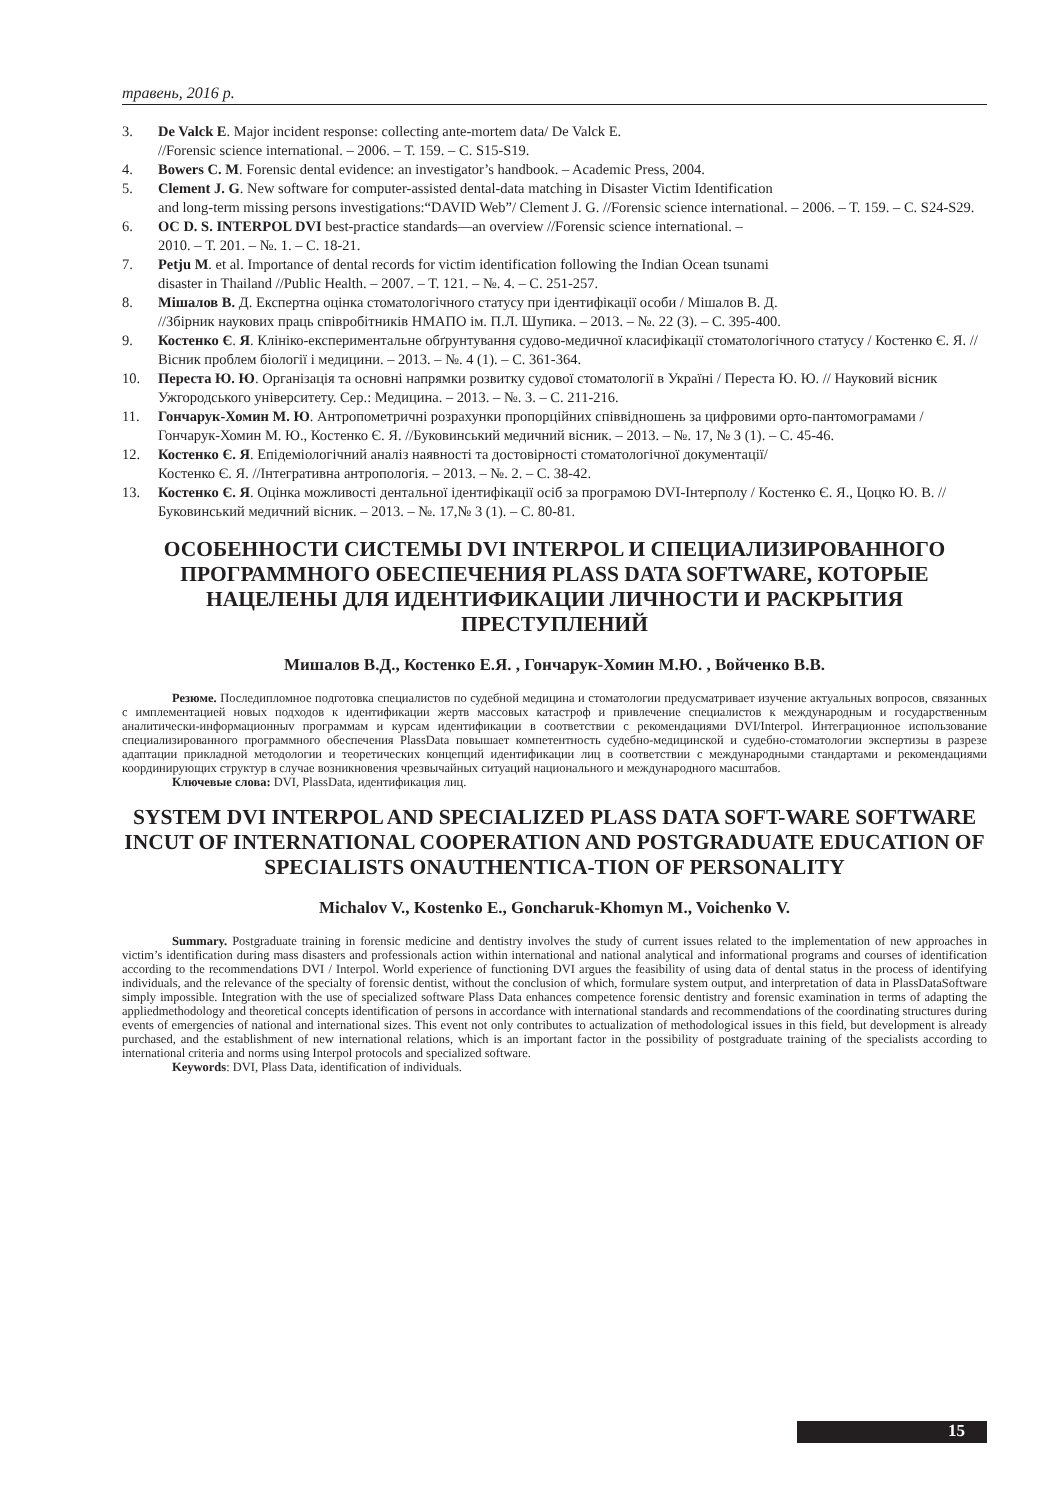травень, 2016 р.
3. De Valck E. Major incident response: collecting ante-mortem data/ De Valck E.
//Forensic science international. – 2006. – Т. 159. – С. S15-S19.
4. Bowers C. M. Forensic dental evidence: an investigator’s handbook. – Academic Press, 2004.
5. Clement J. G. New software for computer-assisted dental-data matching in Disaster Victim Identification
and long-term missing persons investigations:“DAVID Web”/ Clement J. G. //Forensic science international. – 2006. – Т. 159. – С. S24-S29.
6. OC D. S. INTERPOL DVI best-practice standards—an overview //Forensic science international. –
2010. – Т. 201. – №. 1. – С. 18-21.
7. Petju M. et al. Importance of dental records for victim identification following the Indian Ocean tsunami
disaster in Thailand //Public Health. – 2007. – Т. 121. – №. 4. – С. 251-257.
8. Мішалов В. Д. Експертна оцінка стоматологічного статусу при ідентифікації особи / Мішалов В. Д.
//Збірник наукових праць співробітників НМАПО ім. П.Л. Шупика. – 2013. – №. 22 (3). – С. 395-400.
9. Костенко Є. Я. Клініко-експериментальне обґрунтування судово-медичної класифікації стоматологічного статусу / Костенко Є. Я. //Вісник проблем біології і медицини. – 2013. – №. 4 (1). – С. 361-364.
10. Переста Ю. Ю. Організація та основні напрямки розвитку судової стоматології в Україні / Переста Ю. Ю. // Науковий вісник Ужгородського університету. Сер.: Медицина. – 2013. – №. 3. – С. 211-216.
11. Гончарук-Хомин М. Ю. Антропометричні розрахунки пропорційних співвідношень за цифровими орто-пантомограмами / Гончарук-Хомин М. Ю., Костенко Є. Я. //Буковинський медичний вісник. – 2013. – №. 17, № 3 (1). – С. 45-46.
12. Костенко Є. Я. Епідеміологічний аналіз наявності та достовірності стоматологічної документації/
Костенко Є. Я. //Інтегративна антропологія. – 2013. – №. 2. – С. 38-42.
13. Костенко Є. Я. Оцінка можливості дентальної ідентифікації осіб за програмою DVI-Інтерполу / Костенко Є. Я., Цоцко Ю. В. //Буковинський медичний вісник. – 2013. – №. 17,№ 3 (1). – С. 80-81.
ОСОБЕННОСТИ СИСТЕМЫ DVI INTERPOL И СПЕЦИАЛИЗИРОВАННОГО ПРОГРАММНОГО ОБЕСПЕЧЕНИЯ PLASS DATA SOFTWARE, КОТОРЫЕ НАЦЕЛЕНЫ ДЛЯ ИДЕНТИФИКАЦИИ ЛИЧНОСТИ И РАСКРЫТИЯ ПРЕСТУПЛЕНИЙ
Мишалов В.Д., Костенко Е.Я. , Гончарук-Хомин М.Ю. , Войченко В.В.
Резюме. Последипломное подготовка специалистов по судебной медицина и стоматологии предусматривает изучение актуальных вопросов, связанных с имплементацией новых подходов к идентификации жертв массовых катастроф и привлечение специалистов к международным и государственным аналитически-информационныv программам и курсам идентификации в соответствии с рекомендациями DVI/Interpol. Интеграционное использование специализированного программного обеспечения PlassData повышает компетентность судебно-медицинской и судебно-стоматологии экспертизы в разрезе адаптации прикладной методологии и теоретических концепций идентификации лиц в соответствии с международными стандартами и рекомендациями координирующих структур в случае возникновения чрезвычайных ситуаций национального и международного масштабов.
Ключевые слова: DVI, PlassData, идентификация лиц.
SYSTEM DVI INTERPOL AND SPECIALIZED PLASS DATA SOFT-WARE SOFTWARE INCUT OF INTERNATIONAL COOPERATION AND POSTGRADUATE EDUCATION OF SPECIALISTS ONAUTHENTICA-TION OF PERSONALITY
Michalov V., Kostenko E., Goncharuk-Khomyn M., Voichenko V.
Summary. Postgraduate training in forensic medicine and dentistry involves the study of current issues related to the implementation of new approaches in victim’s identification during mass disasters and professionals action within international and national analytical and informational programs and courses of identification according to the recommendations DVI / Interpol. World experience of functioning DVI argues the feasibility of using data of dental status in the process of identifying individuals, and the relevance of the specialty of forensic dentist, without the conclusion of which, formulare system output, and interpretation of data in PlassDataSoftware simply impossible. Integration with the use of specialized software Plass Data enhances competence forensic dentistry and forensic examination in terms of adapting the appliedmethodology and theoretical concepts identification of persons in accordance with international standards and recommendations of the coordinating structures during events of emergencies of national and international sizes. This event not only contributes to actualization of methodological issues in this field, but development is already purchased, and the establishment of new international relations, which is an important factor in the possibility of postgraduate training of the specialists according to international criteria and norms using Interpol protocols and specialized software.
Keywords: DVI, Plass Data, identification of individuals.
15